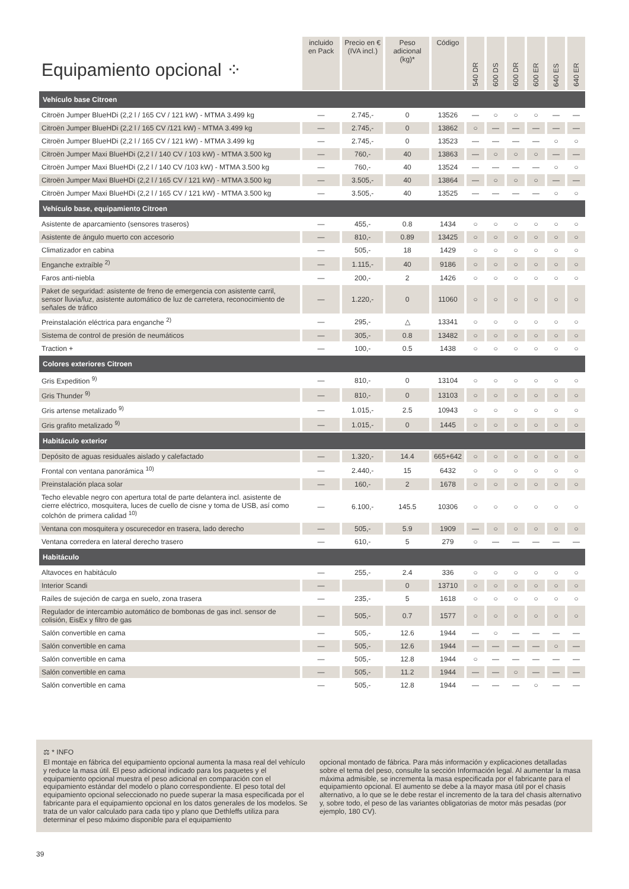| Equipamiento opcional ⁘ | incluido en Pack | Precio en € (IVA incl.) | Peso adicional (kg)* | Código | 540 DR | 600 DS | 600 DR | 600 ER | 640 ES | 640 ER |
| --- | --- | --- | --- | --- | --- | --- | --- | --- | --- | --- |
| Vehículo base Citroen | | | | | | | | | | |
| Citroën Jumper BlueHDi (2,2 l / 165 CV / 121 kW) - MTMA 3.499 kg | — | 2.745,- | 0 | 13526 | — | ○ | ○ | ○ | — | — |
| Citroën Jumper BlueHDi (2,2 l / 165 CV /121 kW) - MTMA 3.499 kg | — | 2.745,- | 0 | 13862 | ○ | — | — | — | — | — |
| Citroën Jumper BlueHDi (2,2 l / 165 CV / 121 kW) - MTMA 3.499 kg | — | 2.745,- | 0 | 13523 | — | — | — | — | ○ | ○ |
| Citroën Jumper Maxi BlueHDi (2,2 l / 140 CV / 103 kW) - MTMA 3.500 kg | — | 760,- | 40 | 13863 | — | ○ | ○ | ○ | — | — |
| Citroën Jumper Maxi BlueHDi (2,2 l / 140 CV /103 kW) - MTMA 3.500 kg | — | 760,- | 40 | 13524 | — | — | — | — | ○ | ○ |
| Citroën Jumper Maxi BlueHDi (2,2 l / 165 CV / 121 kW) - MTMA 3.500 kg | — | 3.505,- | 40 | 13864 | — | ○ | ○ | ○ | — | — |
| Citroën Jumper Maxi BlueHDi (2,2 l / 165 CV / 121 kW) - MTMA 3.500 kg | — | 3.505,- | 40 | 13525 | — | — | — | — | ○ | ○ |
| Vehículo base, equipamiento Citroen | | | | | | | | | | |
| Asistente de aparcamiento (sensores traseros) | — | 455,- | 0.8 | 1434 | ○ | ○ | ○ | ○ | ○ | ○ |
| Asistente de ángulo muerto con accesorio | — | 810,- | 0.89 | 13425 | ○ | ○ | ○ | ○ | ○ | ○ |
| Climatizador en cabina | — | 505,- | 18 | 1429 | ○ | ○ | ○ | ○ | ○ | ○ |
| Enganche extraíble <sup>2)</sup> | — | 1.115,- | 40 | 9186 | ○ | ○ | ○ | ○ | ○ | ○ |
| Faros anti-niebla | — | 200,- | 2 | 1426 | ○ | ○ | ○ | ○ | ○ | ○ |
| Paket de seguridad: asistente de freno de emergencia con asistente carril, sensor lluvia/luz, asistente automático de luz de carretera, reconocimiento de señales de tráfico | — | 1.220,- | 0 | 11060 | ○ | ○ | ○ | ○ | ○ | ○ |
| Preinstalación eléctrica para enganche <sup>2)</sup> | — | 295,- | △ | 13341 | ○ | ○ | ○ | ○ | ○ | ○ |
| Sistema de control de presión de neumáticos | — | 305,- | 0.8 | 13482 | ○ | ○ | ○ | ○ | ○ | ○ |
| Traction + | — | 100,- | 0.5 | 1438 | ○ | ○ | ○ | ○ | ○ | ○ |
| Colores exteriores Citroen | | | | | | | | | | |
| Gris Expedition <sup>9)</sup> | — | 810,- | 0 | 13104 | ○ | ○ | ○ | ○ | ○ | ○ |
| Gris Thunder <sup>9)</sup> | — | 810,- | 0 | 13103 | ○ | ○ | ○ | ○ | ○ | ○ |
| Gris artense metalizado <sup>9)</sup> | — | 1.015,- | 2.5 | 10943 | ○ | ○ | ○ | ○ | ○ | ○ |
| Gris grafito metalizado <sup>9)</sup> | — | 1.015,- | 0 | 1445 | ○ | ○ | ○ | ○ | ○ | ○ |
| Habitáculo exterior | | | | | | | | | | |
| Depósito de aguas residuales aislado y calefactado | — | 1.320,- | 14.4 | 665+642 | ○ | ○ | ○ | ○ | ○ | ○ |
| Frontal con ventana panorámica <sup>10)</sup> | — | 2.440,- | 15 | 6432 | ○ | ○ | ○ | ○ | ○ | ○ |
| Preinstalación placa solar | — | 160,- | 2 | 1678 | ○ | ○ | ○ | ○ | ○ | ○ |
| Techo elevable negro con apertura total de parte delantera incl. asistente de cierre eléctrico, mosquitera, luces de cuello de cisne y toma de USB, así como colchón de primera calidad <sup>10)</sup> | — | 6.100,- | 145.5 | 10306 | ○ | ○ | ○ | ○ | ○ | ○ |
| Ventana con mosquitera y oscurecedor en trasera, lado derecho | — | 505,- | 5.9 | 1909 | — | ○ | ○ | ○ | ○ | ○ |
| Ventana corredera en lateral derecho trasero | — | 610,- | 5 | 279 | ○ | — | — | — | — | — |
| Habitáculo | | | | | | | | | | |
| Altavoces en habitáculo | — | 255,- | 2.4 | 336 | ○ | ○ | ○ | ○ | ○ | ○ |
| Interior Scandi | — | | 0 | 13710 | ○ | ○ | ○ | ○ | ○ | ○ |
| Raíles de sujeción de carga en suelo, zona trasera | — | 235,- | 5 | 1618 | ○ | ○ | ○ | ○ | ○ | ○ |
| Regulador de intercambio automático de bombonas de gas incl. sensor de colisión, EisEx y filtro de gas | — | 505,- | 0.7 | 1577 | ○ | ○ | ○ | ○ | ○ | ○ |
| Salón convertible en cama | — | 505,- | 12.6 | 1944 | — | ○ | — | — | — | — |
| Salón convertible en cama | — | 505,- | 12.6 | 1944 | — | — | — | — | ○ | — |
| Salón convertible en cama | — | 505,- | 12.8 | 1944 | ○ | — | — | — | — | — |
| Salón convertible en cama | — | 505,- | 11.2 | 1944 | — | — | ○ | — | — | — |
| Salón convertible en cama | — | 505,- | 12.8 | 1944 | — | — | — | ○ | — | — |
⚖ * INFO
El montaje en fábrica del equipamiento opcional aumenta la masa real del vehículo y reduce la masa útil. El peso adicional indicado para los paquetes y el equipamiento opcional muestra el peso adicional en comparación con el equipamiento estándar del modelo o plano correspondiente. El peso total del equipamiento opcional seleccionado no puede superar la masa especificada por el fabricante para el equipamiento opcional en los datos generales de los modelos. Se trata de un valor calculado para cada tipo y plano que Dethleffs utiliza para determinar el peso máximo disponible para el equipamiento
opcional montado de fábrica. Para más información y explicaciones detalladas sobre el tema del peso, consulte la sección Información legal. Al aumentar la masa máxima admisible, se incrementa la masa especificada por el fabricante para el equipamiento opcional. El aumento se debe a la mayor masa útil por el chasis alternativo, a lo que se le debe restar el incremento de la tara del chasis alternativo y, sobre todo, el peso de las variantes obligatorias de motor más pesadas (por ejemplo, 180 CV).
39